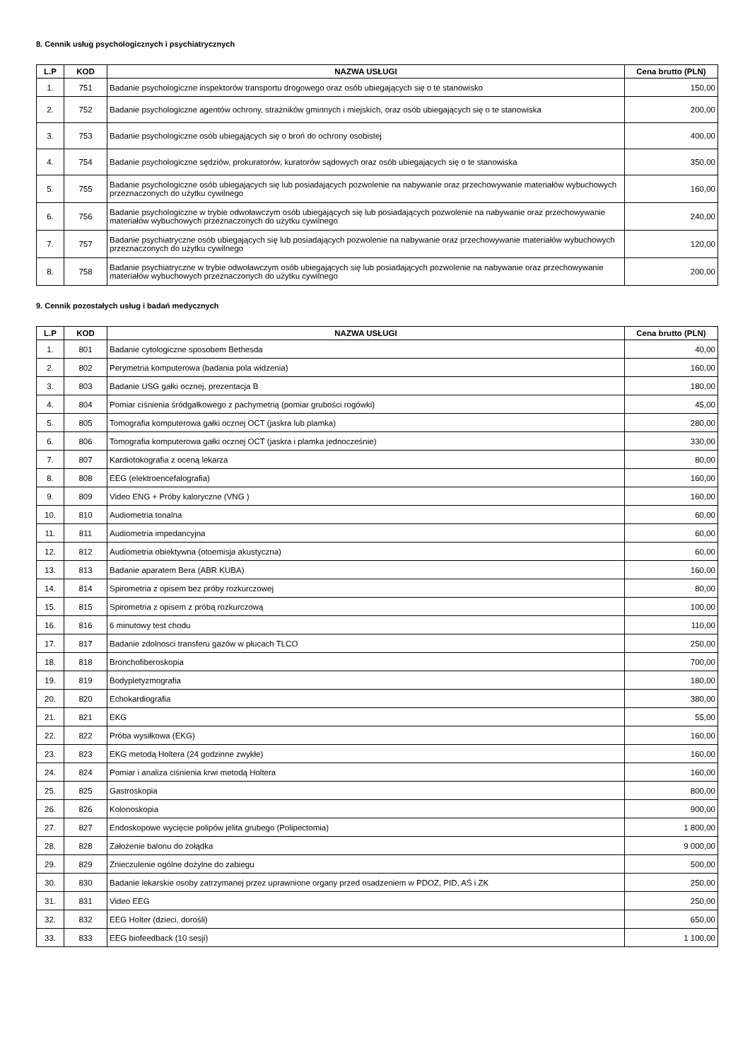8. Cennik usług psychologicznych i psychiatrycznych
| L.P | KOD | NAZWA USŁUGI | Cena brutto (PLN) |
| --- | --- | --- | --- |
| 1. | 751 | Badanie psychologiczne inspektorów transportu drogowego oraz osób ubiegających się o te stanowisko | 150,00 |
| 2. | 752 | Badanie psychologiczne agentów ochrony, strażników gminnych i miejskich, oraz osób ubiegających się o te stanowiska | 200,00 |
| 3. | 753 | Badanie psychologiczne osób ubiegających się o broń do ochrony osobistej | 400,00 |
| 4. | 754 | Badanie psychologiczne sędziów, prokuratorów, kuratorów sądowych oraz osób ubiegających się o te stanowiska | 350,00 |
| 5. | 755 | Badanie psychologiczne osób ubiegających się lub posiadających pozwolenie na nabywanie oraz przechowywanie materiałów wybuchowych przeznaczonych do użytku cywilnego | 160,00 |
| 6. | 756 | Badanie psychologiczne w trybie odwoławczym osób ubiegających się lub posiadających pozwolenie na nabywanie oraz przechowywanie materiałów wybuchowych przeznaczonych do użytku cywilnego | 240,00 |
| 7. | 757 | Badanie psychiatryczne osób ubiegających się lub posiadających pozwolenie na nabywanie oraz przechowywanie materiałów wybuchowych przeznaczonych do użytku cywilnego | 120,00 |
| 8. | 758 | Badanie psychiatryczne w trybie odwoławczym osób ubiegających się lub posiadających pozwolenie na nabywanie oraz przechowywanie materiałów wybuchowych przeznaczonych do użytku cywilnego | 200,00 |
9. Cennik pozostałych usług i badań medycznych
| L.P | KOD | NAZWA USŁUGI | Cena brutto (PLN) |
| --- | --- | --- | --- |
| 1. | 801 | Badanie cytologiczne sposobem Bethesda | 40,00 |
| 2. | 802 | Perymetria komputerowa (badania pola widzenia) | 160,00 |
| 3. | 803 | Badanie USG gałki ocznej, prezentacja B | 180,00 |
| 4. | 804 | Pomiar ciśnienia śródgałkowego z pachymetrią (pomiar grubości rogówki) | 45,00 |
| 5. | 805 | Tomografia komputerowa gałki ocznej OCT (jaskra lub plamka) | 280,00 |
| 6. | 806 | Tomografia komputerowa gałki ocznej OCT (jaskra i plamka jednocześnie) | 330,00 |
| 7. | 807 | Kardiotokografia z oceną lekarza | 80,00 |
| 8. | 808 | EEG (elektroencefalografia) | 160,00 |
| 9. | 809 | Video ENG + Próby kaloryczne (VNG ) | 160,00 |
| 10. | 810 | Audiometria tonalna | 60,00 |
| 11. | 811 | Audiometria impedancyjna | 60,00 |
| 12. | 812 | Audiometria obiektywna (otoemisja akustyczna) | 60,00 |
| 13. | 813 | Badanie aparatem Bera (ABR KUBA) | 160,00 |
| 14. | 814 | Spirometria z opisem bez próby rozkurczowej | 80,00 |
| 15. | 815 | Spirometria z opisem z próbą rozkurczową | 100,00 |
| 16. | 816 | 6 minutowy test chodu | 110,00 |
| 17. | 817 | Badanie zdolnosci transferu gazów w płucach TLCO | 250,00 |
| 18. | 818 | Bronchofiberoskopia | 700,00 |
| 19. | 819 | Bodypletyzmografia | 180,00 |
| 20. | 820 | Echokardiografia | 380,00 |
| 21. | 821 | EKG | 55,00 |
| 22. | 822 | Próba wysiłkowa (EKG) | 160,00 |
| 23. | 823 | EKG metodą Holtera (24 godzinne zwykłe) | 160,00 |
| 24. | 824 | Pomiar i analiza ciśnienia krwi metodą Holtera | 160,00 |
| 25. | 825 | Gastroskopia | 800,00 |
| 26. | 826 | Kolonoskopia | 900,00 |
| 27. | 827 | Endoskopowe wycięcie polipów jelita grubego (Polipectomia) | 1 800,00 |
| 28. | 828 | Założenie balonu do żołądka | 9 000,00 |
| 29. | 829 | Znieczulenie ogólne dożylne do zabiegu | 500,00 |
| 30. | 830 | Badanie lekarskie osoby zatrzymanej przez uprawnione organy przed osadzeniem w PDOZ, PID, AŚ i ZK | 250,00 |
| 31. | 831 | Video EEG | 250,00 |
| 32. | 832 | EEG Holter (dzieci, dorośli) | 650,00 |
| 33. | 833 | EEG biofeedback (10 sesji) | 1 100,00 |